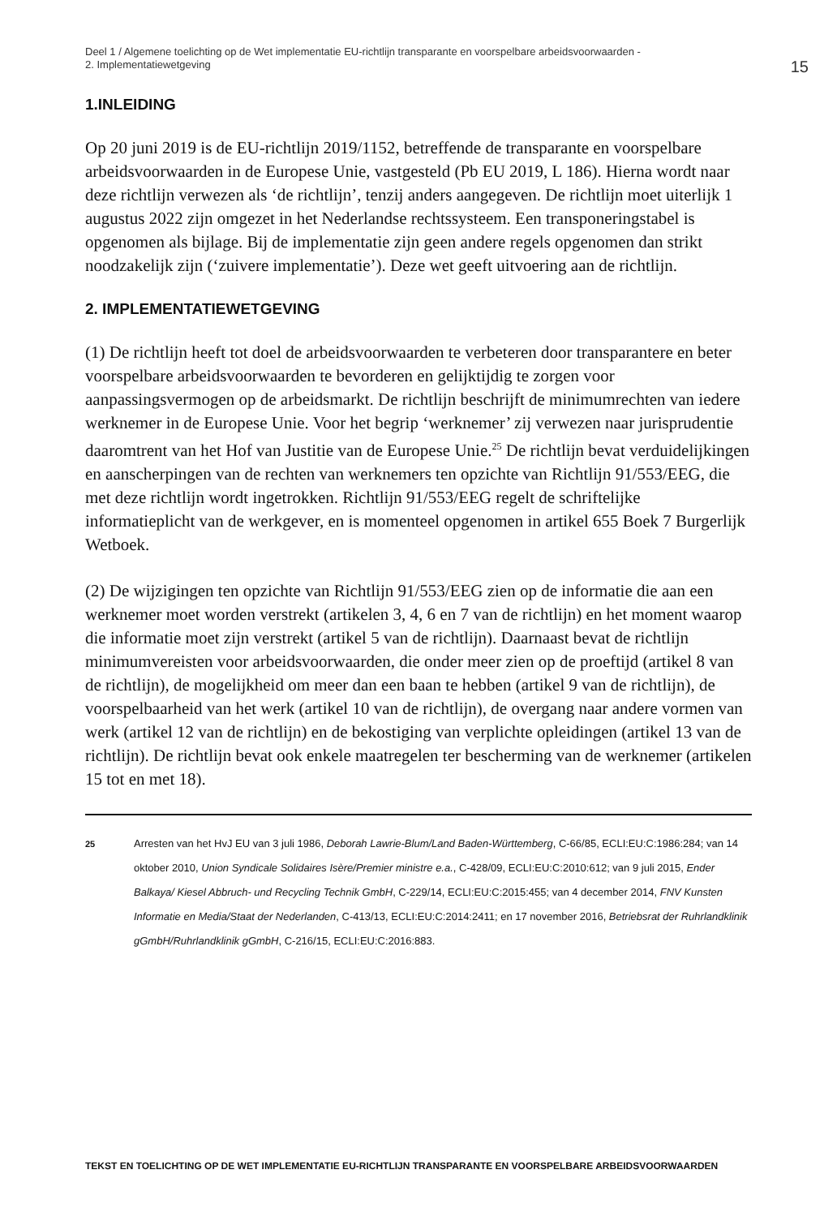Deel 1 / Algemene toelichting op de Wet implementatie EU-richtlijn transparante en voorspelbare arbeidsvoorwaarden -
2. Implementatiewetgeving
15
1.INLEIDING
Op 20 juni 2019 is de EU-richtlijn 2019/1152, betreffende de transparante en voorspelbare arbeidsvoorwaarden in de Europese Unie, vastgesteld (Pb EU 2019, L 186). Hierna wordt naar deze richtlijn verwezen als ‘de richtlijn’, tenzij anders aangegeven. De richtlijn moet uiterlijk 1 augustus 2022 zijn omgezet in het Nederlandse rechtssysteem. Een transponeringstabel is opgenomen als bijlage. Bij de implementatie zijn geen andere regels opgenomen dan strikt noodzakelijk zijn (‘zuivere implementatie’). Deze wet geeft uitvoering aan de richtlijn.
2. IMPLEMENTATIEWETGEVING
(1) De richtlijn heeft tot doel de arbeidsvoorwaarden te verbeteren door transparantere en beter voorspelbare arbeidsvoorwaarden te bevorderen en gelijktijdig te zorgen voor aanpassingsvermogen op de arbeidsmarkt. De richtlijn beschrijft de minimumrechten van iedere werknemer in de Europese Unie. Voor het begrip ‘werknemer’ zij verwezen naar jurisprudentie daaromtrent van het Hof van Justitie van de Europese Unie.<sup>25</sup> De richtlijn bevat verduidelijkingen en aanscherpingen van de rechten van werknemers ten opzichte van Richtlijn 91/553/EEG, die met deze richtlijn wordt ingetrokken. Richtlijn 91/553/EEG regelt de schriftelijke informatieplicht van de werkgever, en is momenteel opgenomen in artikel 655 Boek 7 Burgerlijk Wetboek.
(2) De wijzigingen ten opzichte van Richtlijn 91/553/EEG zien op de informatie die aan een werknemer moet worden verstrekt (artikelen 3, 4, 6 en 7 van de richtlijn) en het moment waarop die informatie moet zijn verstrekt (artikel 5 van de richtlijn). Daarnaast bevat de richtlijn minimumvereisten voor arbeidsvoorwaarden, die onder meer zien op de proeftijd (artikel 8 van de richtlijn), de mogelijkheid om meer dan een baan te hebben (artikel 9 van de richtlijn), de voorspelbaarheid van het werk (artikel 10 van de richtlijn), de overgang naar andere vormen van werk (artikel 12 van de richtlijn) en de bekostiging van verplichte opleidingen (artikel 13 van de richtlijn). De richtlijn bevat ook enkele maatregelen ter bescherming van de werknemer (artikelen 15 tot en met 18).
25
Arresten van het HvJ EU van 3 juli 1986, Deborah Lawrie-Blum/Land Baden-Württemberg, C-66/85, ECLI:EU:C:1986:284; van 14 oktober 2010, Union Syndicale Solidaires Isère/Premier ministre e.a., C-428/09, ECLI:EU:C:2010:612; van 9 juli 2015, Ender Balkaya/ Kiesel Abbruch- und Recycling Technik GmbH, C-229/14, ECLI:EU:C:2015:455; van 4 december 2014, FNV Kunsten Informatie en Media/Staat der Nederlanden, C-413/13, ECLI:EU:C:2014:2411; en 17 november 2016, Betriebsrat der Ruhrlandklinik gGmbH/Ruhrlandklinik gGmbH, C-216/15, ECLI:EU:C:2016:883.
TEKST EN TOELICHTING OP DE WET IMPLEMENTATIE EU-RICHTLIJN TRANSPARANTE EN VOORSPELBARE ARBEIDSVOORWAARDEN